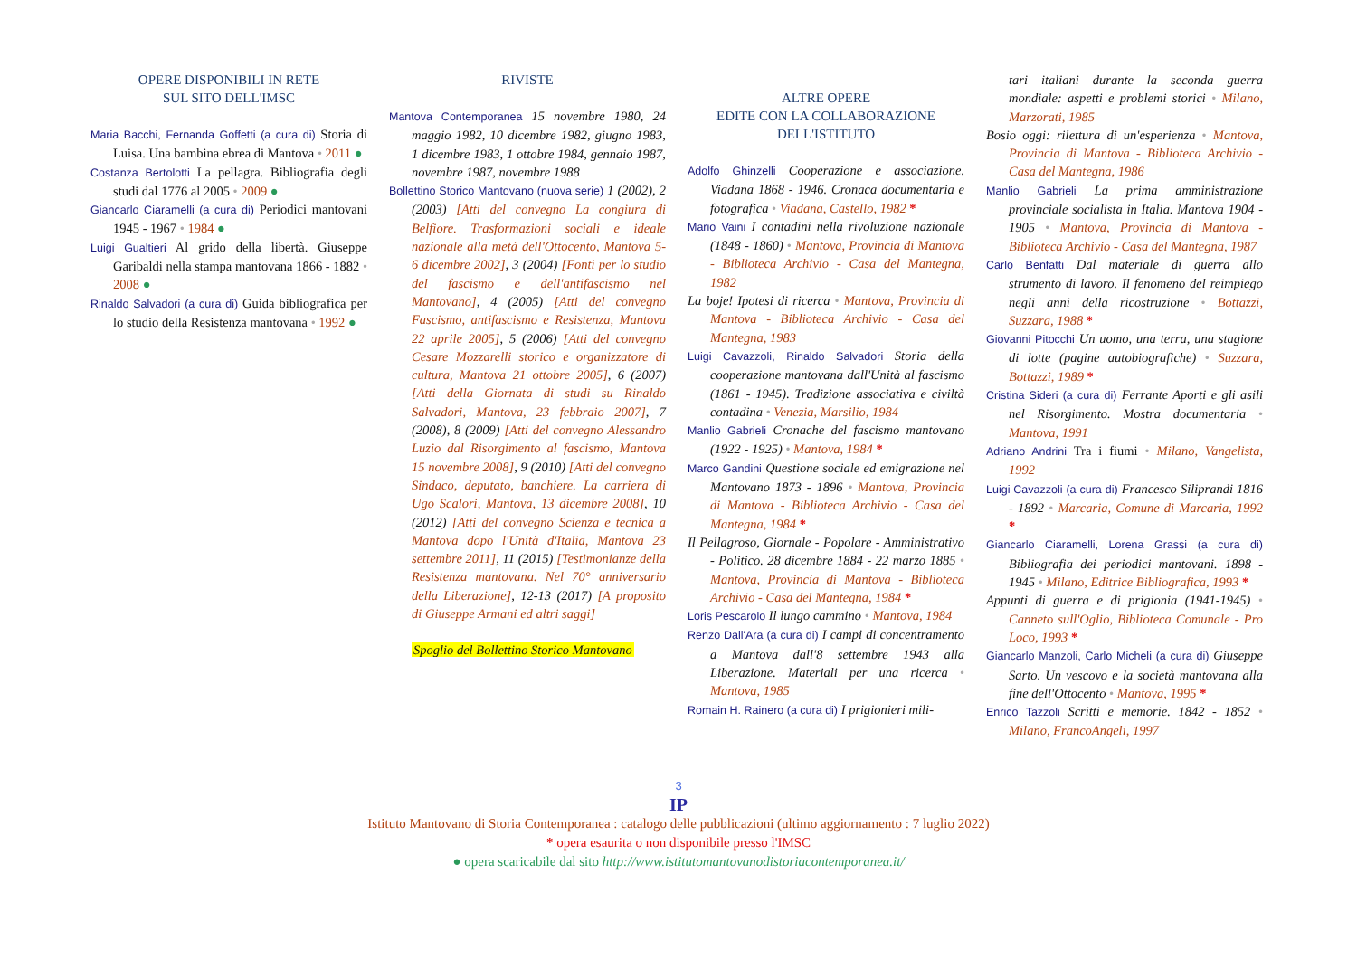OPERE DISPONIBILI IN RETE
SUL SITO DELL'IMSC
Maria Bacchi, Fernanda Goffetti (a cura di) Storia di Luisa. Una bambina ebrea di Mantova • 2011 ●
Costanza Bertolotti La pellagra. Bibliografia degli studi dal 1776 al 2005 • 2009 ●
Giancarlo Ciaramelli (a cura di) Periodici mantovani 1945 - 1967 • 1984 ●
Luigi Gualtieri Al grido della libertà. Giuseppe Garibaldi nella stampa mantovana 1866 - 1882 • 2008 ●
Rinaldo Salvadori (a cura di) Guida bibliografica per lo studio della Resistenza mantovana • 1992 ●
RIVISTE
Mantova Contemporanea 15 novembre 1980, 24 maggio 1982, 10 dicembre 1982, giugno 1983, 1 dicembre 1983, 1 ottobre 1984, gennaio 1987, novembre 1987, novembre 1988
Bollettino Storico Mantovano (nuova serie) 1 (2002), 2 (2003) [Atti del convegno La congiura di Belfiore. Trasformazioni sociali e ideale nazionale alla metà dell'Ottocento, Mantova 5-6 dicembre 2002], 3 (2004) [Fonti per lo studio del fascismo e dell'antifascismo nel Mantovano], 4 (2005) [Atti del convegno Fascismo, antifascismo e Resistenza, Mantova 22 aprile 2005], 5 (2006) [Atti del convegno Cesare Mozzarelli storico e organizzatore di cultura, Mantova 21 ottobre 2005], 6 (2007) [Atti della Giornata di studi su Rinaldo Salvadori, Mantova, 23 febbraio 2007], 7 (2008), 8 (2009) [Atti del convegno Alessandro Luzio dal Risorgimento al fascismo, Mantova 15 novembre 2008], 9 (2010) [Atti del convegno Sindaco, deputato, banchiere. La carriera di Ugo Scalori, Mantova, 13 dicembre 2008], 10 (2012) [Atti del convegno Scienza e tecnica a Mantova dopo l'Unità d'Italia, Mantova 23 settembre 2011], 11 (2015) [Testimonianze della Resistenza mantovana. Nel 70° anniversario della Liberazione], 12-13 (2017) [A proposito di Giuseppe Armani ed altri saggi]
Spoglio del Bollettino Storico Mantovano
ALTRE OPERE
EDITE CON LA COLLABORAZIONE
DELL'ISTITUTO
Adolfo Ghinzelli Cooperazione e associazione. Viadana 1868 - 1946. Cronaca documentaria e fotografica • Viadana, Castello, 1982 *
Mario Vaini I contadini nella rivoluzione nazionale (1848 - 1860) • Mantova, Provincia di Mantova - Biblioteca Archivio - Casa del Mantegna, 1982
La boje! Ipotesi di ricerca • Mantova, Provincia di Mantova - Biblioteca Archivio - Casa del Mantegna, 1983
Luigi Cavazzoli, Rinaldo Salvadori Storia della cooperazione mantovana dall'Unità al fascismo (1861 - 1945). Tradizione associativa e civiltà contadina • Venezia, Marsilio, 1984
Manlio Gabrieli Cronache del fascismo mantovano (1922 - 1925) • Mantova, 1984 *
Marco Gandini Questione sociale ed emigrazione nel Mantovano 1873 - 1896 • Mantova, Provincia di Mantova - Biblioteca Archivio - Casa del Mantegna, 1984 *
Il Pellagroso, Giornale - Popolare - Amministrativo - Politico. 28 dicembre 1884 - 22 marzo 1885 • Mantova, Provincia di Mantova - Biblioteca Archivio - Casa del Mantegna, 1984 *
Loris Pescarolo Il lungo cammino • Mantova, 1984
Renzo Dall'Ara (a cura di) I campi di concentramento a Mantova dall'8 settembre 1943 alla Liberazione. Materiali per una ricerca • Mantova, 1985
Romain H. Rainero (a cura di) I prigionieri mili-
tari italiani durante la seconda guerra mondiale: aspetti e problemi storici • Milano, Marzorati, 1985
Bosio oggi: rilettura di un'esperienza • Mantova, Provincia di Mantova - Biblioteca Archivio - Casa del Mantegna, 1986
Manlio Gabrieli La prima amministrazione provinciale socialista in Italia. Mantova 1904 - 1905 • Mantova, Provincia di Mantova - Biblioteca Archivio - Casa del Mantegna, 1987
Carlo Benfatti Dal materiale di guerra allo strumento di lavoro. Il fenomeno del reimpiego negli anni della ricostruzione • Bottazzi, Suzzara, 1988 *
Giovanni Pitocchi Un uomo, una terra, una stagione di lotte (pagine autobiografiche) • Suzzara, Bottazzi, 1989 *
Cristina Sideri (a cura di) Ferrante Aporti e gli asili nel Risorgimento. Mostra documentaria • Mantova, 1991
Adriano Andrini Tra i fiumi • Milano, Vangelista, 1992
Luigi Cavazzoli (a cura di) Francesco Siliprandi 1816 - 1892 • Marcaria, Comune di Marcaria, 1992 *
Giancarlo Ciaramelli, Lorena Grassi (a cura di) Bibliografia dei periodici mantovani. 1898 - 1945 • Milano, Editrice Bibliografica, 1993 *
Appunti di guerra e di prigionia (1941-1945) • Canneto sull'Oglio, Biblioteca Comunale - Pro Loco, 1993 *
Giancarlo Manzoli, Carlo Micheli (a cura di) Giuseppe Sarto. Un vescovo e la società mantovana alla fine dell'Ottocento • Mantova, 1995 *
Enrico Tazzoli Scritti e memorie. 1842 - 1852 • Milano, FrancoAngeli, 1997
3
IP
Istituto Mantovano di Storia Contemporanea : catalogo delle pubblicazioni (ultimo aggiornamento : 7 luglio 2022)
* opera esaurita o non disponibile presso l'IMSC
● opera scaricabile dal sito http://www.istitutomantovanodistoriacontemporanea.it/